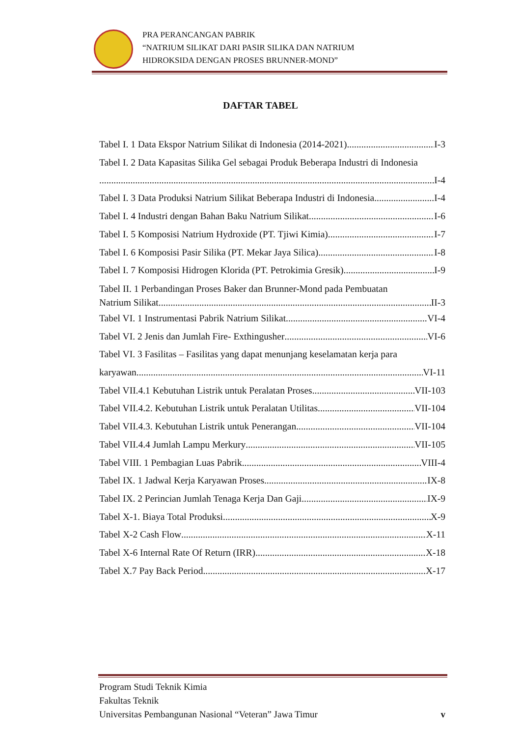PRA PERANCANGAN PABRIK
“NATRIUM SILIKAT DARI PASIR SILIKA DAN NATRIUM
HIDROKSIDA DENGAN PROSES BRUNNER-MOND”
DAFTAR TABEL
Tabel I. 1 Data Ekspor Natrium Silikat di Indonesia (2014-2021) I-3
Tabel I. 2 Data Kapasitas Silika Gel sebagai Produk Beberapa Industri di Indonesia
I-4
Tabel I. 3 Data Produksi Natrium Silikat Beberapa Industri di Indonesia I-4
Tabel I. 4 Industri dengan Bahan Baku Natrium Silikat I-6
Tabel I. 5 Komposisi Natrium Hydroxide (PT. Tjiwi Kimia) I-7
Tabel I. 6 Komposisi Pasir Silika (PT. Mekar Jaya Silica) I-8
Tabel I. 7 Komposisi Hidrogen Klorida (PT. Petrokimia Gresik) I-9
Tabel II. 1 Perbandingan Proses Baker dan Brunner-Mond pada Pembuatan
Natrium Silikat II-3
Tabel VI. 1 Instrumentasi Pabrik Natrium Silikat VI-4
Tabel VI. 2 Jenis dan Jumlah Fire- Exthingusher VI-6
Tabel VI. 3 Fasilitas – Fasilitas yang dapat menunjang keselamatan kerja para
karyawan VI-11
Tabel VII.4.1 Kebutuhan Listrik untuk Peralatan Proses VII-103
Tabel VII.4.2. Kebutuhan Listrik untuk Peralatan Utilitas VII-104
Tabel VII.4.3. Kebutuhan Listrik untuk Penerangan VII-104
Tabel VII.4.4 Jumlah Lampu Merkury VII-105
Tabel VIII. 1 Pembagian Luas Pabrik VIII-4
Tabel IX. 1 Jadwal Kerja Karyawan Proses IX-8
Tabel IX. 2 Perincian Jumlah Tenaga Kerja Dan Gaji IX-9
Tabel X-1. Biaya Total Produksi X-9
Tabel X-2 Cash Flow X-11
Tabel X-6 Internal Rate Of Return (IRR) X-18
Tabel X.7 Pay Back Period X-17
Program Studi Teknik Kimia
Fakultas Teknik
Universitas Pembangunan Nasional “Veteran” Jawa Timur
v